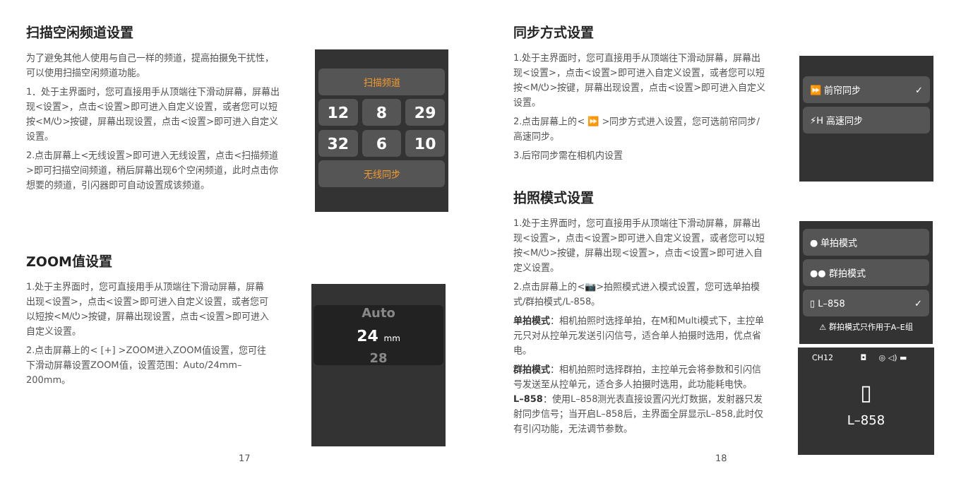扫描空闲频道设置
为了避免其他人使用与自己一样的频道，提高拍摄免干扰性，可以使用扫描空闲频道功能。
1．处于主界面时，您可直接用手从顶端往下滑动屏幕，屏幕出现<设置>，点击<设置>即可进入自定义设置，或者您可以短按<M/⏻>按键，屏幕出现设置，点击<设置>即可进入自定义设置。
2.点击屏幕上<无线设置>即可进入无线设置，点击<扫描频道>即可扫描空间频道，稍后屏幕出现6个空闲频道，此时点击你想要的频道，引闪器即可自动设置成该频道。
扫描频道
12
8
29
32
6
10
无线同步
ZOOM值设置
1.处于主界面时，您可直接用手从顶端往下滑动屏幕，屏幕出现<设置>，点击<设置>即可进入自定义设置，或者您可以短按<M/⏻>按键，屏幕出现设置，点击<设置>即可进入自定义设置。
2.点击屏幕上的< [+] >ZOOM进入ZOOM值设置，您可往下滑动屏幕设置ZOOM值，设置范围：Auto/24mm–200mm。
Auto
24 mm
28
17
同步方式设置
1.处于主界面时，您可直接用手从顶端往下滑动屏幕，屏幕出现<设置>，点击<设置>即可进入自定义设置，或者您可以短按<M/⏻>按键，屏幕出现设置，点击<设置>即可进入自定义设置。
2.点击屏幕上的< ⏩ >同步方式进入设置，您可选前帘同步/高速同步。
3.后帘同步需在相机内设置
拍照模式设置
1.处于主界面时，您可直接用手从顶端往下滑动屏幕，屏幕出现<设置>，点击<设置>即可进入自定义设置，或者您可以短按<M/⏻>按键，屏幕出现<设置>，点击<设置>即可进入自定义设置。
2.点击屏幕上的<📷>拍照模式进入模式设置，您可选单拍模式/群拍模式/L-858。
单拍模式：相机拍照时选择单拍，在M和Multi模式下，主控单元只对从控单元发送引闪信号，适合单人拍摄时选用，优点省电。
群拍模式：相机拍照时选择群拍，主控单元会将参数和引闪信号发送至从控单元，适合多人拍摄时选用，此功能耗电快。
L–858：使用L–858测光表直接设置闪光灯数据，发射器只发射同步信号；当开启L–858后，主界面全屏显示L–858,此时仅有引闪功能，无法调节参数。
⏩ 前帘同步 ✓
⚡H 高速同步
● 单拍模式
●● 群拍模式
▯ L–858 ✓
⚠ 群拍模式只作用于A–E组
CH12 ◘ ◎ ◁) ▬
▯
L–858
18